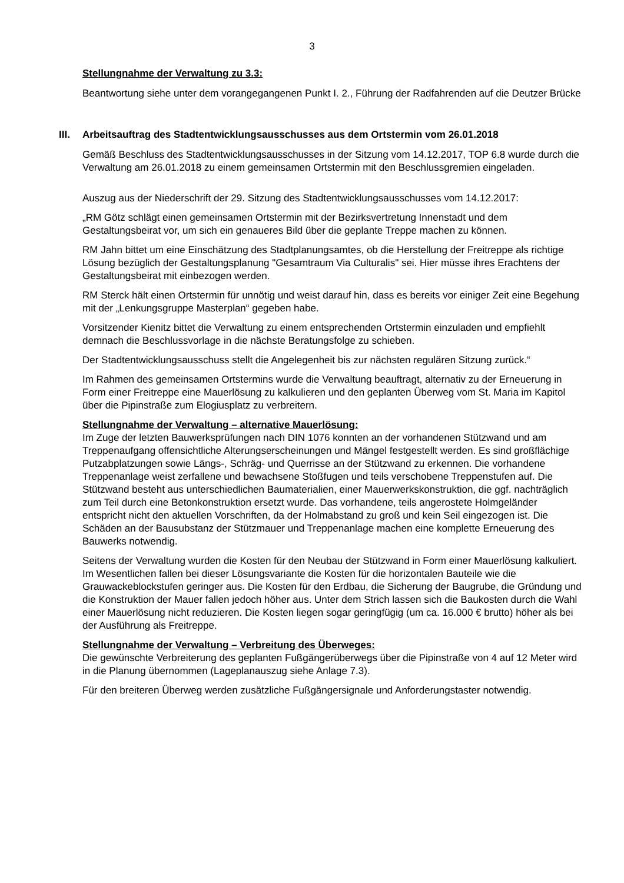3
Stellungnahme der Verwaltung zu 3.3:
Beantwortung siehe unter dem vorangegangenen Punkt I. 2., Führung der Radfahrenden auf die Deutzer Brücke
III.
Arbeitsauftrag des Stadtentwicklungsausschusses aus dem Ortstermin vom 26.01.2018
Gemäß Beschluss des Stadtentwicklungsausschusses in der Sitzung vom 14.12.2017, TOP 6.8 wurde durch die Verwaltung am 26.01.2018 zu einem gemeinsamen Ortstermin mit den Beschlussgremien eingeladen.
Auszug aus der Niederschrift der 29. Sitzung des Stadtentwicklungsausschusses vom 14.12.2017:
„RM Götz schlägt einen gemeinsamen Ortstermin mit der Bezirksvertretung Innenstadt und dem Gestaltungsbeirat vor, um sich ein genaueres Bild über die geplante Treppe machen zu können.
RM Jahn bittet um eine Einschätzung des Stadtplanungsamtes, ob die Herstellung der Freitreppe als richtige Lösung bezüglich der Gestaltungsplanung "Gesamtraum Via Culturalis" sei. Hier müsse ihres Erachtens der Gestaltungsbeirat mit einbezogen werden.
RM Sterck hält einen Ortstermin für unnötig und weist darauf hin, dass es bereits vor einiger Zeit eine Begehung mit der „Lenkungsgruppe Masterplan“ gegeben habe.
Vorsitzender Kienitz bittet die Verwaltung zu einem entsprechenden Ortstermin einzuladen und empfiehlt demnach die Beschlussvorlage in die nächste Beratungsfolge zu schieben.
Der Stadtentwicklungsausschuss stellt die Angelegenheit bis zur nächsten regulären Sitzung zurück.“
Im Rahmen des gemeinsamen Ortstermins wurde die Verwaltung beauftragt, alternativ zu der Erneuerung in Form einer Freitreppe eine Mauerlösung zu kalkulieren und den geplanten Überweg vom St. Maria im Kapitol über die Pipinstraße zum Elogiusplatz zu verbreitern.
Stellungnahme der Verwaltung – alternative Mauerlösung:
Im Zuge der letzten Bauwerksprüfungen nach DIN 1076 konnten an der vorhandenen Stützwand und am Treppenaufgang offensichtliche Alterungserscheinungen und Mängel festgestellt werden. Es sind großflächige Putzabplatzungen sowie Längs-, Schräg- und Querrisse an der Stützwand zu erkennen. Die vorhandene Treppenanlage weist zerfallene und bewachsene Stoßfugen und teils verschobene Treppenstufen auf. Die Stützwand besteht aus unterschiedlichen Baumaterialien, einer Mauerwerkskonstruktion, die ggf. nachträglich zum Teil durch eine Betonkonstruktion ersetzt wurde. Das vorhandene, teils angerostete Holmgeländer entspricht nicht den aktuellen Vorschriften, da der Holmabstand zu groß und kein Seil eingezogen ist. Die Schäden an der Bausubstanz der Stützmauer und Treppenanlage machen eine komplette Erneuerung des Bauwerks notwendig.
Seitens der Verwaltung wurden die Kosten für den Neubau der Stützwand in Form einer Mauerlösung kalkuliert. Im Wesentlichen fallen bei dieser Lösungsvariante die Kosten für die horizontalen Bauteile wie die Grauwackeblockstufen geringer aus. Die Kosten für den Erdbau, die Sicherung der Baugrube, die Gründung und die Konstruktion der Mauer fallen jedoch höher aus. Unter dem Strich lassen sich die Baukosten durch die Wahl einer Mauerlösung nicht reduzieren. Die Kosten liegen sogar geringfügig (um ca. 16.000 € brutto) höher als bei der Ausführung als Freitreppe.
Stellungnahme der Verwaltung – Verbreitung des Überweges:
Die gewünschte Verbreiterung des geplanten Fußgängerüberwegs über die Pipinstraße von 4 auf 12 Meter wird in die Planung übernommen (Lageplanauszug siehe Anlage 7.3).
Für den breiteren Überweg werden zusätzliche Fußgängersignale und Anforderungstaster notwendig.